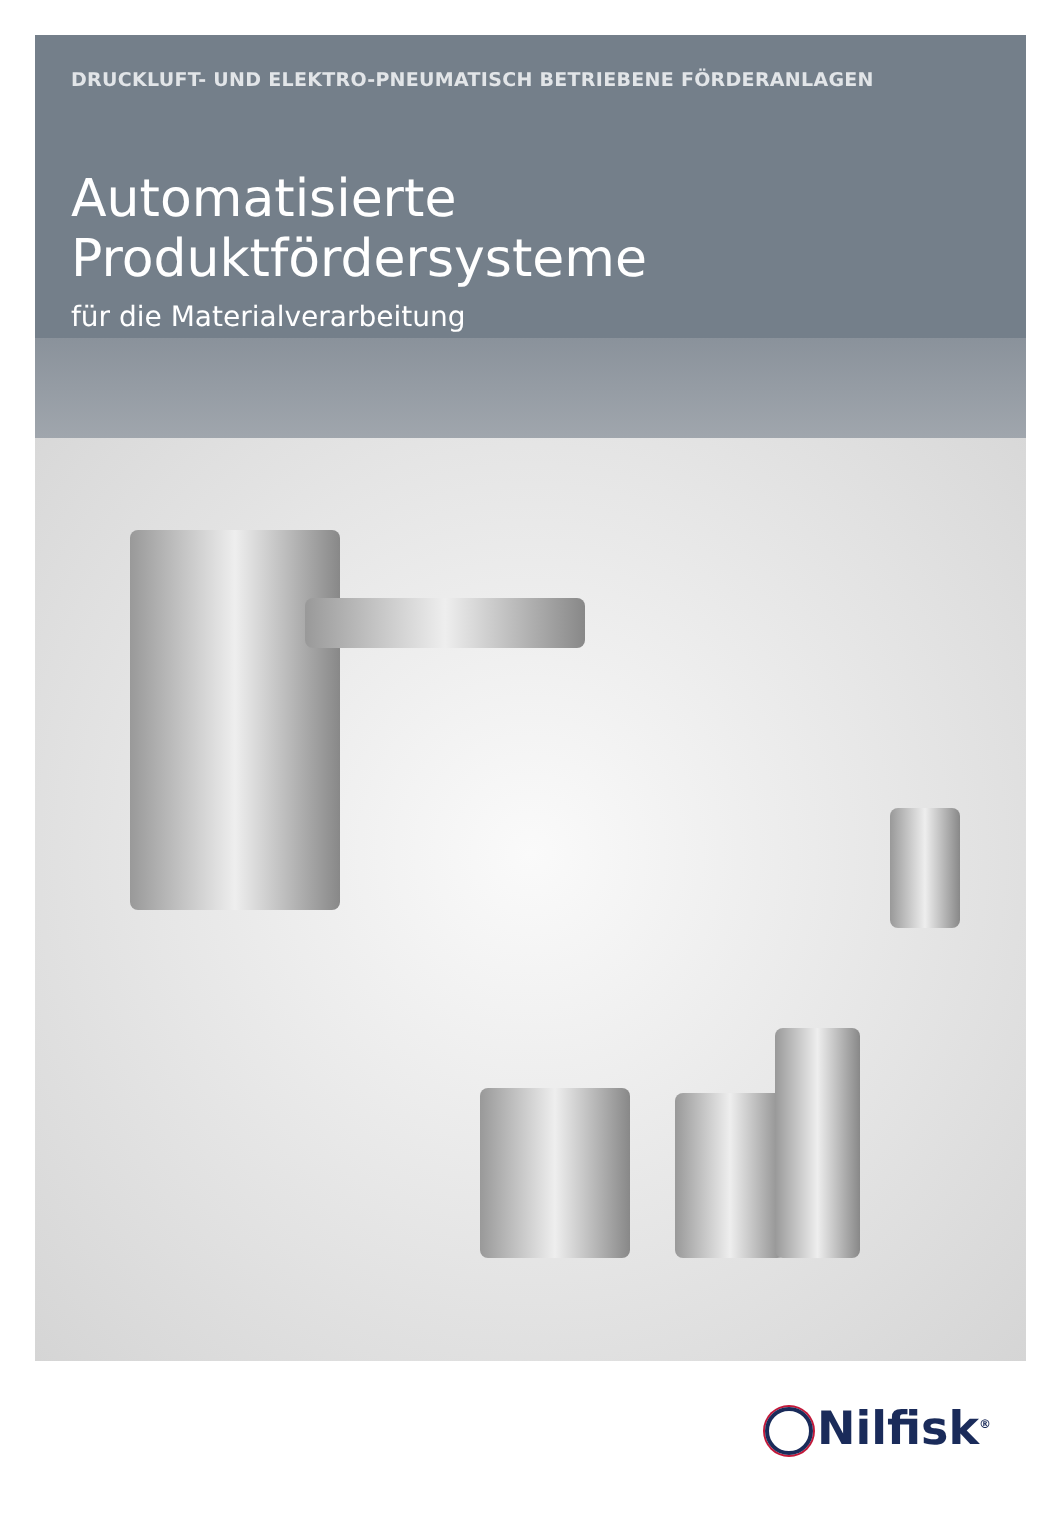DRUCKLUFT- UND ELEKTRO-PNEUMATISCH BETRIEBENE FÖRDERANLAGEN
Automatisierte Produktfördersysteme
für die Materialverarbeitung
Nilfisk<sup>®</sup>